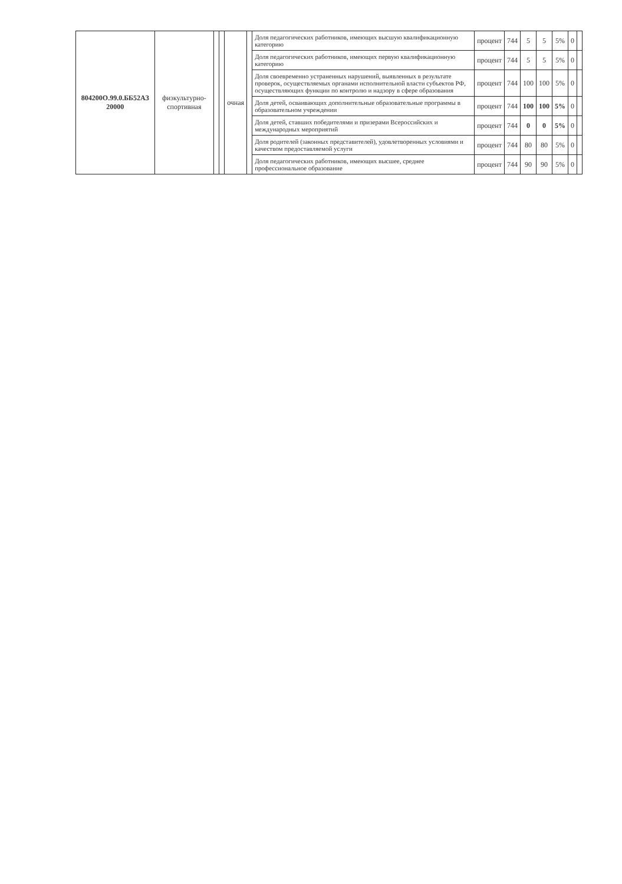| 804200О.99.0.ББ52АЗ 20000 | физкультурно-спортивная | | | очная | | Доля педагогических работников, имеющих высшую квалификационную категорию | процент | 744 | 5 | 5 | 5% | 0 | |
| | | | | | | Доля педагогических работников, имеющих первую квалификационную категорию | процент | 744 | 5 | 5 | 5% | 0 | |
| | | | | | | Доля своевременно устраненных нарушений, выявленных в результате проверок, осуществляемых органами исполнительной власти субъектов РФ, осуществляющих функции по контролю и надзору в сфере образования | процент | 744 | 100 | 100 | 5% | 0 | |
| | | | | | | Доля детей, осваивающих дополнительные образовательные программы в образовательном учреждении | процент | 744 | 100 | 100 | 5% | 0 | |
| | | | | | | Доля детей, ставших победителями и призерами Всероссийских и международных мероприятий | процент | 744 | 0 | 0 | 5% | 0 | |
| | | | | | | Доля родителей (законных представителей), удовлетворенных условиями и качеством предоставляемой услуги | процент | 744 | 80 | 80 | 5% | 0 | |
| | | | | | | Доля педагогических работников, имеющих высшее, среднее профессиональное образование | процент | 744 | 90 | 90 | 5% | 0 | |